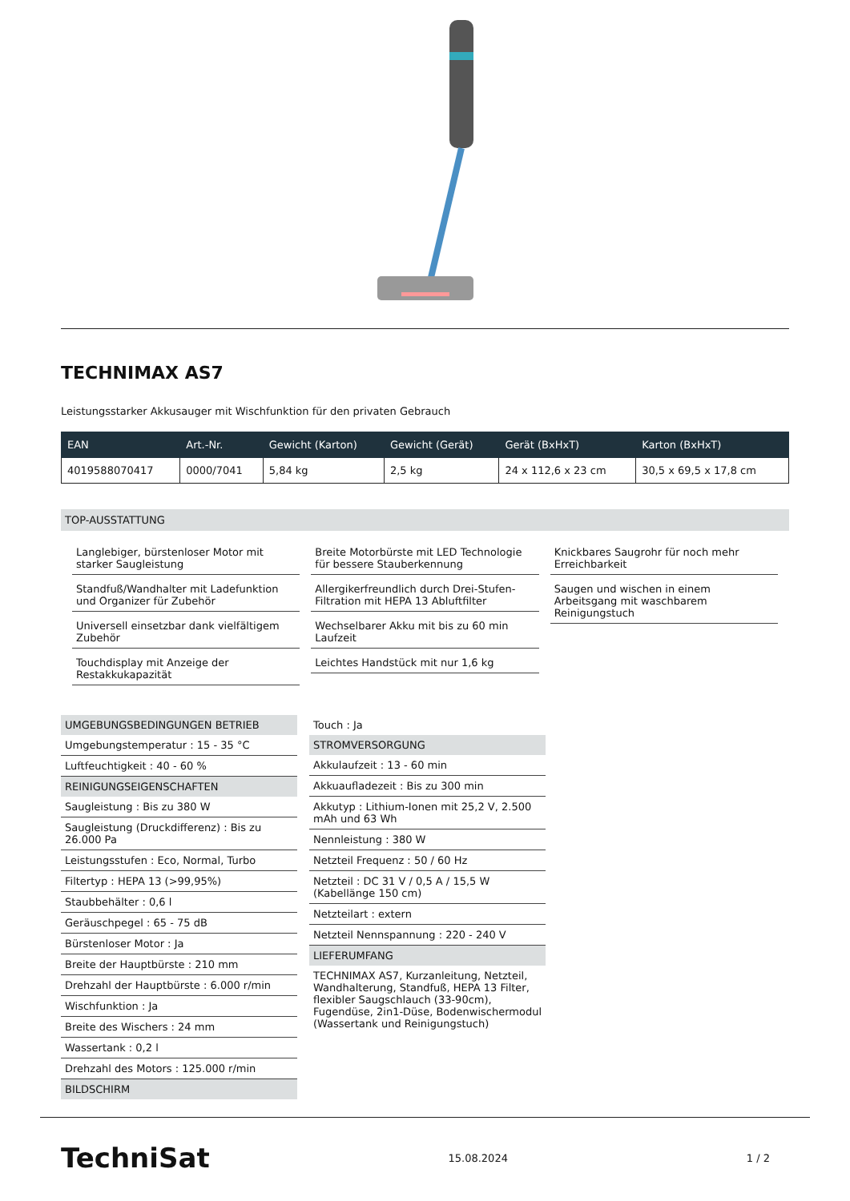TECHNIMAX AS7
Leistungsstarker Akkusauger mit Wischfunktion für den privaten Gebrauch
| EAN | Art.-Nr. | Gewicht (Karton) | Gewicht (Gerät) | Gerät (BxHxT) | Karton (BxHxT) |
| --- | --- | --- | --- | --- | --- |
| 4019588070417 | 0000/7041 | 5,84 kg | 2,5 kg | 24 x 112,6 x 23 cm | 30,5 x 69,5 x 17,8 cm |
TOP-AUSSTATTUNG
Langlebiger, bürstenloser Motor mit starker Saugleistung
Standfuß/Wandhalter mit Ladefunktion und Organizer für Zubehör
Universell einsetzbar dank vielfältigem Zubehör
Touchdisplay mit Anzeige der Restakkukapazität
Breite Motorbürste mit LED Technologie für bessere Stauberkennung
Allergikerfreundlich durch Drei-Stufen-Filtration mit HEPA 13 Abluftfilter
Wechselbarer Akku mit bis zu 60 min Laufzeit
Leichtes Handstück mit nur 1,6 kg
Knickbares Saugrohr für noch mehr Erreichbarkeit
Saugen und wischen in einem Arbeitsgang mit waschbarem Reinigungstuch
UMGEBUNGSBEDINGUNGEN BETRIEB
Umgebungstemperatur : 15 - 35 °C
Luftfeuchtigkeit : 40 - 60 %
REINIGUNGSEIGENSCHAFTEN
Saugleistung : Bis zu 380 W
Saugleistung (Druckdifferenz) : Bis zu 26.000 Pa
Leistungsstufen : Eco, Normal, Turbo
Filtertyp : HEPA 13 (>99,95%)
Staubbehälter : 0,6 l
Geräuschpegel : 65 - 75 dB
Bürstenloser Motor : Ja
Breite der Hauptbürste : 210 mm
Drehzahl der Hauptbürste : 6.000 r/min
Wischfunktion : Ja
Breite des Wischers : 24 mm
Wassertank : 0,2 l
Drehzahl des Motors : 125.000 r/min
BILDSCHIRM
Touch : Ja
STROMVERSORGUNG
Akkulaufzeit : 13 - 60 min
Akkuaufladezeit : Bis zu 300 min
Akkutyp : Lithium-Ionen mit 25,2 V, 2.500 mAh und 63 Wh
Nennleistung : 380 W
Netzteil Frequenz : 50 / 60 Hz
Netzteil : DC 31 V / 0,5 A / 15,5 W (Kabellänge 150 cm)
Netzteilart : extern
Netzteil Nennspannung : 220 - 240 V
LIEFERUMFANG
TECHNIMAX AS7, Kurzanleitung, Netzteil, Wandhalterung, Standfuß, HEPA 13 Filter, flexibler Saugschlauch (33-90cm), Fugendüse, 2in1-Düse, Bodenwischermodul (Wassertank und Reinigungstuch)
TechniSat 15.08.2024 1 / 2